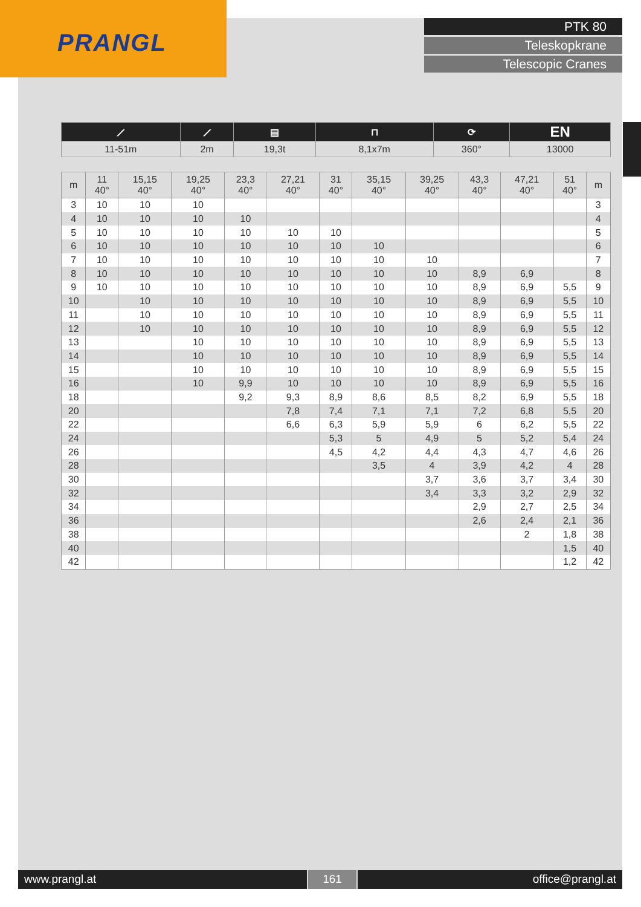PRANGL
PTK 80
Teleskopkrane
Telescopic Cranes
| ⟋ | ⟋ | ▤ | ⊓ | ⟳ | EN |
| 11-51m | 2m | 19,3t | 8,1x7m | 360° | 13000 |
| m | 11 40° | 15,15 40° | 19,25 40° | 23,3 40° | 27,21 40° | 31 40° | 35,15 40° | 39,25 40° | 43,3 40° | 47,21 40° | 51 40° | m |
| --- | --- | --- | --- | --- | --- | --- | --- | --- | --- | --- | --- | --- |
| 3 | 10 | 10 | 10 | | | | | | | | | 3 |
| 4 | 10 | 10 | 10 | 10 | | | | | | | | 4 |
| 5 | 10 | 10 | 10 | 10 | 10 | 10 | | | | | | 5 |
| 6 | 10 | 10 | 10 | 10 | 10 | 10 | 10 | | | | | 6 |
| 7 | 10 | 10 | 10 | 10 | 10 | 10 | 10 | 10 | | | | 7 |
| 8 | 10 | 10 | 10 | 10 | 10 | 10 | 10 | 10 | 8,9 | 6,9 | | 8 |
| 9 | 10 | 10 | 10 | 10 | 10 | 10 | 10 | 10 | 8,9 | 6,9 | 5,5 | 9 |
| 10 | | 10 | 10 | 10 | 10 | 10 | 10 | 10 | 8,9 | 6,9 | 5,5 | 10 |
| 11 | | 10 | 10 | 10 | 10 | 10 | 10 | 10 | 8,9 | 6,9 | 5,5 | 11 |
| 12 | | 10 | 10 | 10 | 10 | 10 | 10 | 10 | 8,9 | 6,9 | 5,5 | 12 |
| 13 | | | 10 | 10 | 10 | 10 | 10 | 10 | 8,9 | 6,9 | 5,5 | 13 |
| 14 | | | 10 | 10 | 10 | 10 | 10 | 10 | 8,9 | 6,9 | 5,5 | 14 |
| 15 | | | 10 | 10 | 10 | 10 | 10 | 10 | 8,9 | 6,9 | 5,5 | 15 |
| 16 | | | 10 | 9,9 | 10 | 10 | 10 | 10 | 8,9 | 6,9 | 5,5 | 16 |
| 18 | | | | 9,2 | 9,3 | 8,9 | 8,6 | 8,5 | 8,2 | 6,9 | 5,5 | 18 |
| 20 | | | | | 7,8 | 7,4 | 7,1 | 7,1 | 7,2 | 6,8 | 5,5 | 20 |
| 22 | | | | | 6,6 | 6,3 | 5,9 | 5,9 | 6 | 6,2 | 5,5 | 22 |
| 24 | | | | | | 5,3 | 5 | 4,9 | 5 | 5,2 | 5,4 | 24 |
| 26 | | | | | | 4,5 | 4,2 | 4,4 | 4,3 | 4,7 | 4,6 | 26 |
| 28 | | | | | | | 3,5 | 4 | 3,9 | 4,2 | 4 | 28 |
| 30 | | | | | | | | 3,7 | 3,6 | 3,7 | 3,4 | 30 |
| 32 | | | | | | | | 3,4 | 3,3 | 3,2 | 2,9 | 32 |
| 34 | | | | | | | | | 2,9 | 2,7 | 2,5 | 34 |
| 36 | | | | | | | | | 2,6 | 2,4 | 2,1 | 36 |
| 38 | | | | | | | | | | 2 | 1,8 | 38 |
| 40 | | | | | | | | | | | 1,5 | 40 |
| 42 | | | | | | | | | | | 1,2 | 42 |
www.prangl.at 161 office@prangl.at